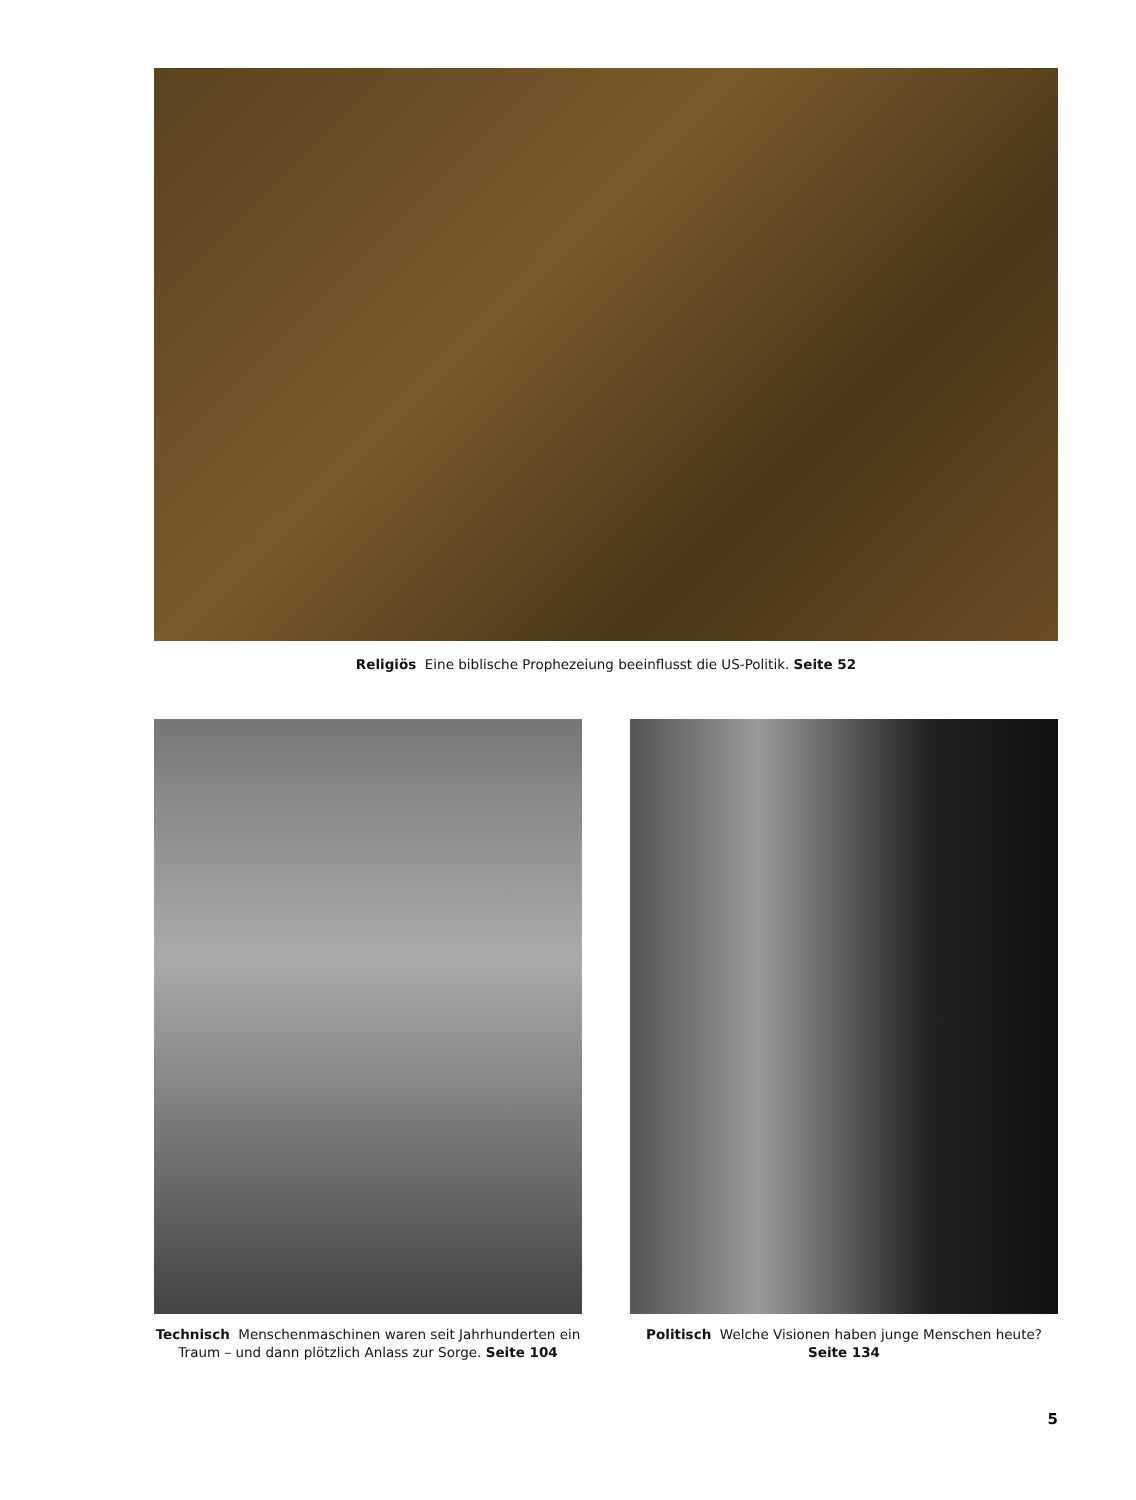Religiös Eine biblische Prophezeiung beeinflusst die US-Politik. Seite 52
Technisch Menschenmaschinen waren seit Jahrhunderten ein Traum – und dann plötzlich Anlass zur Sorge. Seite 104
Politisch Welche Visionen haben junge Menschen heute? Seite 134
5